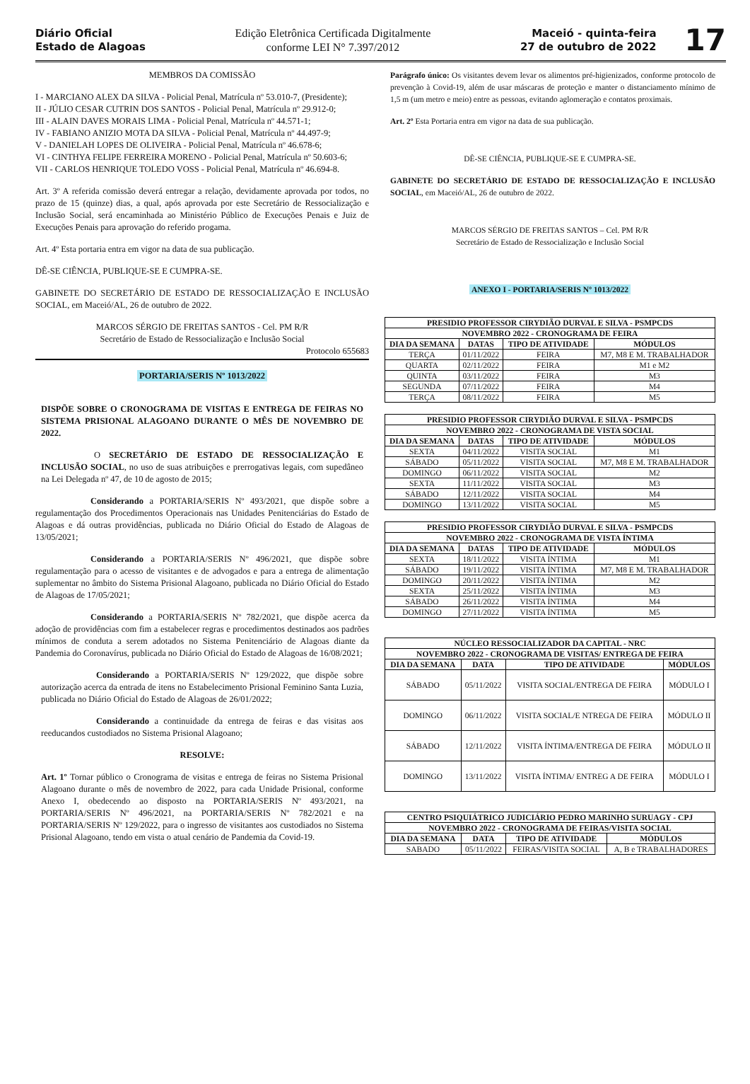Diário Oficial
Estado de Alagoas
Edição Eletrônica Certificada Digitalmente
conforme LEI N° 7.397/2012
Maceió - quinta-feira
27 de outubro de 2022
17
MEMBROS DA COMISSÃO
I - MARCIANO ALEX DA SILVA - Policial Penal, Matrícula nº 53.010-7, (Presidente);
II - JÚLIO CESAR CUTRIN DOS SANTOS - Policial Penal, Matrícula nº 29.912-0;
III - ALAIN DAVES MORAIS LIMA - Policial Penal, Matrícula nº 44.571-1;
IV - FABIANO ANIZIO MOTA DA SILVA - Policial Penal, Matrícula nº 44.497-9;
V - DANIELAH LOPES DE OLIVEIRA - Policial Penal, Matrícula nº 46.678-6;
VI - CINTHYA FELIPE FERREIRA MORENO - Policial Penal, Matrícula nº 50.603-6;
VII - CARLOS HENRIQUE TOLEDO VOSS - Policial Penal, Matrícula nº 46.694-8.
Art. 3º A referida comissão deverá entregar a relação, devidamente aprovada por todos, no prazo de 15 (quinze) dias, a qual, após aprovada por este Secretário de Ressocialização e Inclusão Social, será encaminhada ao Ministério Público de Execuções Penais e Juiz de Execuções Penais para aprovação do referido progama.
Art. 4º Esta portaria entra em vigor na data de sua publicação.
DÊ-SE CIÊNCIA, PUBLIQUE-SE E CUMPRA-SE.
GABINETE DO SECRETÁRIO DE ESTADO DE RESSOCIALIZAÇÃO E INCLUSÃO SOCIAL, em Maceió/AL, 26 de outubro de 2022.
MARCOS SÉRGIO DE FREITAS SANTOS - Cel. PM R/R
Secretário de Estado de Ressocialização e Inclusão Social
Protocolo 655683
PORTARIA/SERIS Nº 1013/2022
DISPÕE SOBRE O CRONOGRAMA DE VISITAS E ENTREGA DE FEIRAS NO SISTEMA PRISIONAL ALAGOANO DURANTE O MÊS DE NOVEMBRO DE 2022.
O SECRETÁRIO DE ESTADO DE RESSOCIALIZAÇÃO E INCLUSÃO SOCIAL, no uso de suas atribuições e prerrogativas legais, com supedâneo na Lei Delegada nº 47, de 10 de agosto de 2015;
Considerando a PORTARIA/SERIS Nº 493/2021, que dispõe sobre a regulamentação dos Procedimentos Operacionais nas Unidades Penitenciárias do Estado de Alagoas e dá outras providências, publicada no Diário Oficial do Estado de Alagoas de 13/05/2021;
Considerando a PORTARIA/SERIS Nº 496/2021, que dispõe sobre regulamentação para o acesso de visitantes e de advogados e para a entrega de alimentação suplementar no âmbito do Sistema Prisional Alagoano, publicada no Diário Oficial do Estado de Alagoas de 17/05/2021;
Considerando a PORTARIA/SERIS Nº 782/2021, que dispõe acerca da adoção de providências com fim a estabelecer regras e procedimentos destinados aos padrões mínimos de conduta a serem adotados no Sistema Penitenciário de Alagoas diante da Pandemia do Coronavírus, publicada no Diário Oficial do Estado de Alagoas de 16/08/2021;
Considerando a PORTARIA/SERIS Nº 129/2022, que dispõe sobre autorização acerca da entrada de itens no Estabelecimento Prisional Feminino Santa Luzia, publicada no Diário Oficial do Estado de Alagoas de 26/01/2022;
Considerando a continuidade da entrega de feiras e das visitas aos reeducandos custodiados no Sistema Prisional Alagoano;
RESOLVE:
Art. 1º Tornar público o Cronograma de visitas e entrega de feiras no Sistema Prisional Alagoano durante o mês de novembro de 2022, para cada Unidade Prisional, conforme Anexo I, obedecendo ao disposto na PORTARIA/SERIS Nº 493/2021, na PORTARIA/SERIS Nº 496/2021, na PORTARIA/SERIS Nº 782/2021 e na PORTARIA/SERIS Nº 129/2022, para o ingresso de visitantes aos custodiados no Sistema Prisional Alagoano, tendo em vista o atual cenário de Pandemia da Covid-19.
Parágrafo único: Os visitantes devem levar os alimentos pré-higienizados, conforme protocolo de prevenção à Covid-19, além de usar máscaras de proteção e manter o distanciamento mínimo de 1,5 m (um metro e meio) entre as pessoas, evitando aglomeração e contatos proximais.
Art. 2º Esta Portaria entra em vigor na data de sua publicação.
DÊ-SE CIÊNCIA, PUBLIQUE-SE E CUMPRA-SE.
GABINETE DO SECRETÁRIO DE ESTADO DE RESSOCIALIZAÇÃO E INCLUSÃO SOCIAL, em Maceió/AL, 26 de outubro de 2022.
MARCOS SÉRGIO DE FREITAS SANTOS – Cel. PM R/R
Secretário de Estado de Ressocialização e Inclusão Social
ANEXO I - PORTARIA/SERIS Nº 1013/2022
| PRESIDIO PROFESSOR CIRYDIÃO DURVAL E SILVA - PSMPCDS | | | |
| --- | --- | --- | --- |
| NOVEMBRO 2022 - CRONOGRAMA DE FEIRA | | | |
| DIA DA SEMANA | DATAS | TIPO DE ATIVIDADE | MÓDULOS |
| TERÇA | 01/11/2022 | FEIRA | M7, M8 E M. TRABALHADOR |
| QUARTA | 02/11/2022 | FEIRA | M1 e M2 |
| QUINTA | 03/11/2022 | FEIRA | M3 |
| SEGUNDA | 07/11/2022 | FEIRA | M4 |
| TERÇA | 08/11/2022 | FEIRA | M5 |
| PRESIDIO PROFESSOR CIRYDIÃO DURVAL E SILVA - PSMPCDS | | | |
| --- | --- | --- | --- |
| NOVEMBRO 2022 - CRONOGRAMA DE VISTA SOCIAL | | | |
| DIA DA SEMANA | DATAS | TIPO DE ATIVIDADE | MÓDULOS |
| SEXTA | 04/11/2022 | VISITA SOCIAL | M1 |
| SÁBADO | 05/11/2022 | VISITA SOCIAL | M7, M8 E M. TRABALHADOR |
| DOMINGO | 06/11/2022 | VISITA SOCIAL | M2 |
| SEXTA | 11/11/2022 | VISITA SOCIAL | M3 |
| SÁBADO | 12/11/2022 | VISITA SOCIAL | M4 |
| DOMINGO | 13/11/2022 | VISITA SOCIAL | M5 |
| PRESIDIO PROFESSOR CIRYDIÃO DURVAL E SILVA - PSMPCDS | | | |
| --- | --- | --- | --- |
| NOVEMBRO 2022 - CRONOGRAMA DE VISTA ÍNTIMA | | | |
| DIA DA SEMANA | DATAS | TIPO DE ATIVIDADE | MÓDULOS |
| SEXTA | 18/11/2022 | VISITA ÍNTIMA | M1 |
| SÁBADO | 19/11/2022 | VISITA ÍNTIMA | M7, M8 E M. TRABALHADOR |
| DOMINGO | 20/11/2022 | VISITA ÍNTIMA | M2 |
| SEXTA | 25/11/2022 | VISITA ÍNTIMA | M3 |
| SÁBADO | 26/11/2022 | VISITA ÍNTIMA | M4 |
| DOMINGO | 27/11/2022 | VISITA ÍNTIMA | M5 |
| NÚCLEO RESSOCIALIZADOR DA CAPITAL - NRC | | | |
| --- | --- | --- | --- |
| NOVEMBRO 2022 - CRONOGRAMA DE VISITAS/ ENTREGA DE FEIRA | | | |
| DIA DA SEMANA | DATA | TIPO DE ATIVIDADE | MÓDULOS |
| SÁBADO | 05/11/2022 | VISITA SOCIAL/ENTREGA DE FEIRA | MÓDULO I |
| DOMINGO | 06/11/2022 | VISITA SOCIAL/E NTREGA DE FEIRA | MÓDULO II |
| SÁBADO | 12/11/2022 | VISITA ÍNTIMA/ENTREGA DE FEIRA | MÓDULO II |
| DOMINGO | 13/11/2022 | VISITA ÍNTIMA/ ENTREG A DE FEIRA | MÓDULO I |
| CENTRO PSIQUIÁTRICO JUDICIÁRIO PEDRO MARINHO SURUAGY - CPJ | | | |
| --- | --- | --- | --- |
| NOVEMBRO 2022 - CRONOGRAMA DE FEIRAS/VISITA SOCIAL | | | |
| DIA DA SEMANA | DATA | TIPO DE ATIVIDADE | MÓDULOS |
| SABADO | 05/11/2022 | FEIRAS/VISITA SOCIAL | A, B e TRABALHADORES |